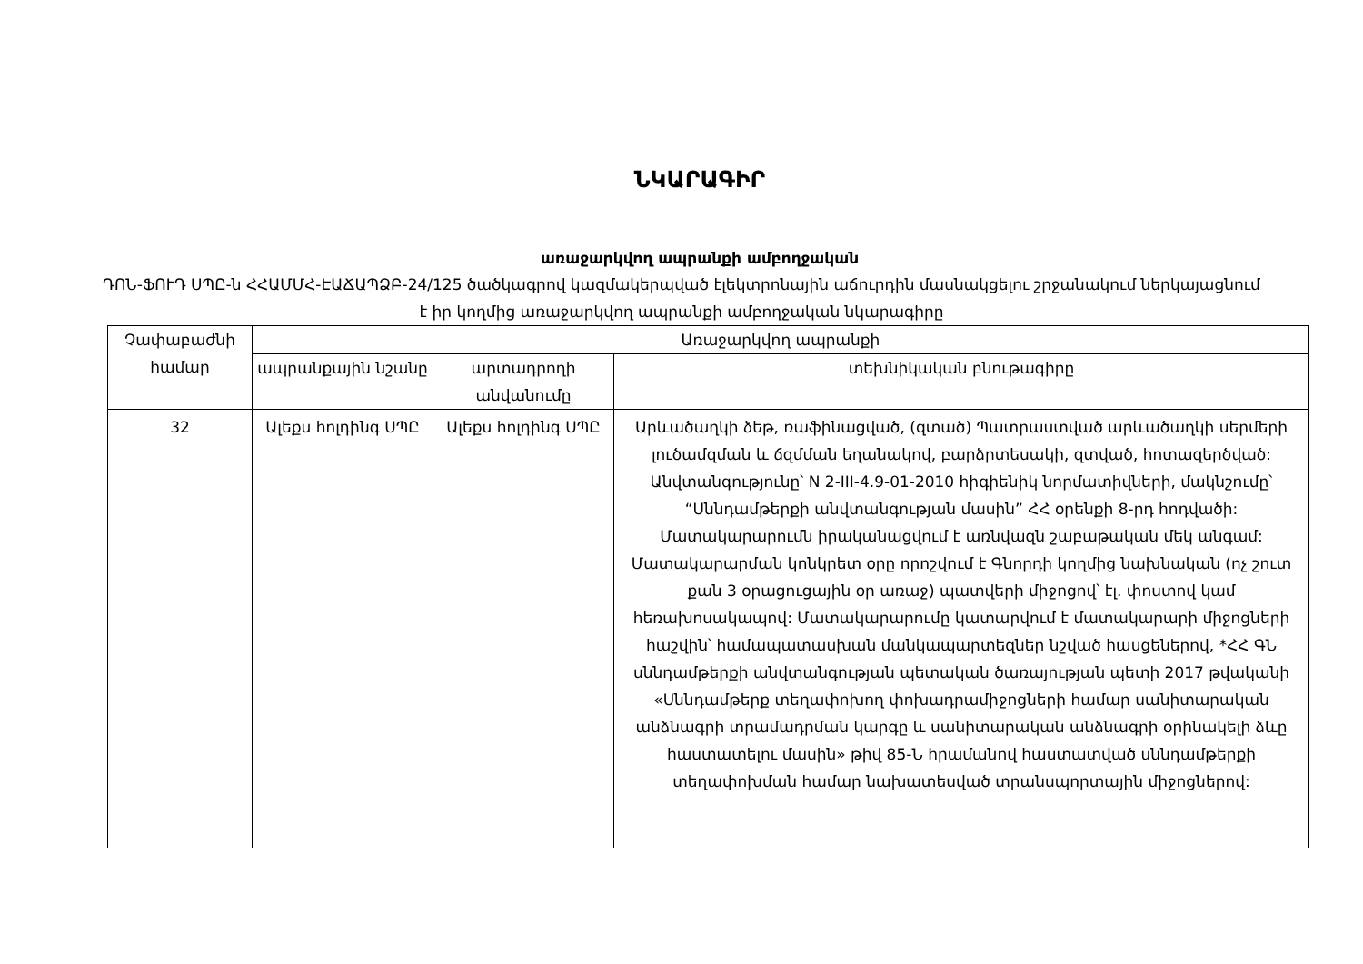ՆԿԱՐԱԳԻՐ
առաջարկվող ապրանքի ամբողջական
ԴՈՆ-ՖՈՒԴ ՍՊԸ-ն ՀՀԱՄՄՀ-ԷԱՃԱՊՁԲ-24/125 ծածկագրով կազմակերպված էլեկտրոնային աճուրդին մասնակցելու շրջանակում ներկայացնում է իր կողմից առաջարկվող ապրանքի ամբողջական նկարագիրը
| Չափաբաժնի համար | Առաջարկվող ապրանքի | | |
| --- | --- | --- | --- |
| | ապրանքային նշանը | արտադրողի անվանումը | տեխնիկական բնութագիրը |
| 32 | Ալեքս հոլդինգ ՍՊԸ | Ալեքս հոլդինգ ՍՊԸ | Արևածաղկի ձեթ, ռաֆինացված, (զտած) Պատրաստված արևածաղկի սերմերի լուծամզման և ճզմման եղանակով, բարձրտեսակի, զտված, հոտազերծված: Անվտանգությունը՝ N 2-III-4.9-01-2010 հիգիենիկ նորմատիվների, մակնշումը՝ “Սննդամթերքի անվտանգության մասին” ՀՀ օրենքի 8-րդ հոդվածի: Մատակարարումն իրականացվում է առնվազն շաբաթական մեկ անգամ: Մատակարարման կոնկրետ օրը որոշվում է Գնորդի կողմից նախնական (ոչ շուտ քան 3 օրացուցային օր առաջ) պատվերի միջոցով՝ էլ. փոստով կամ հեռախոսակապով: Մատակարարումը կատարվում է մատակարարի միջոցների հաշվին՝ համապատասխան մանկապարտեզներ նշված հասցեներով, *ՀՀ ԳՆ սննդամթերքի անվտանգության պետական ծառայության պետի 2017 թվականի «Սննդամթերք տեղափոխող փոխադրամիջոցների համար սանիտարական անձնագրի տրամադրման կարգը և սանիտարական անձնագրի օրինակելի ձևը հաստատելու մասին» թիվ 85-Ն հրամանով հաստատված սննդամթերքի տեղափոխման համար նախատեսված տրանսպորտային միջոցներով: |